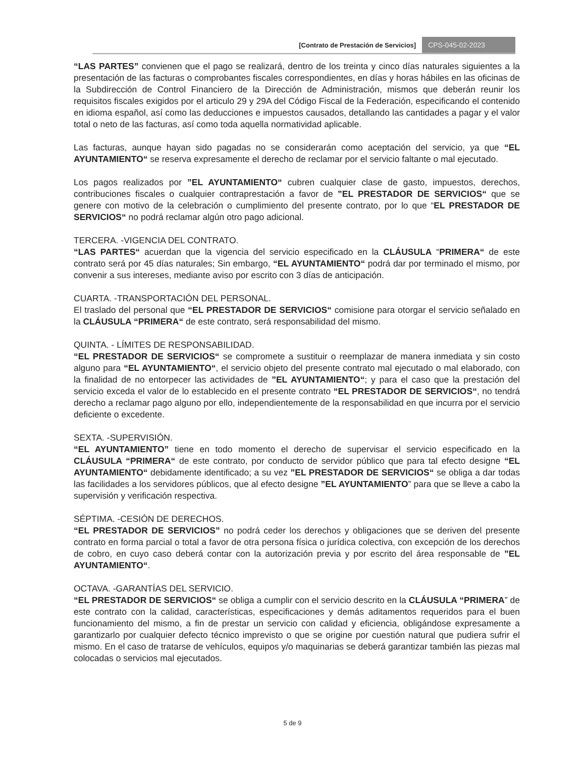[Contrato de Prestación de Servicios] CPS-045-02-2023
“LAS PARTES” convienen que el pago se realizará, dentro de los treinta y cinco días naturales siguientes a la presentación de las facturas o comprobantes fiscales correspondientes, en días y horas hábiles en las oficinas de la Subdirección de Control Financiero de la Dirección de Administración, mismos que deberán reunir los requisitos fiscales exigidos por el articulo 29 y 29A del Código Fiscal de la Federación, especificando el contenido en idioma español, así como las deducciones e impuestos causados, detallando las cantidades a pagar y el valor total o neto de las facturas, así como toda aquella normatividad aplicable.
Las facturas, aunque hayan sido pagadas no se considerarán como aceptación del servicio, ya que “EL AYUNTAMIENTO“ se reserva expresamente el derecho de reclamar por el servicio faltante o mal ejecutado.
Los pagos realizados por ”EL AYUNTAMIENTO“ cubren cualquier clase de gasto, impuestos, derechos, contribuciones fiscales o cualquier contraprestación a favor de ”EL PRESTADOR DE SERVICIOS“ que se genere con motivo de la celebración o cumplimiento del presente contrato, por lo que “EL PRESTADOR DE SERVICIOS“ no podrá reclamar algún otro pago adicional.
TERCERA. -VIGENCIA DEL CONTRATO.
“LAS PARTES“ acuerdan que la vigencia del servicio especificado en la CLÁUSULA “PRIMERA“ de este contrato será por 45 días naturales; Sin embargo, “EL AYUNTAMIENTO“ podrá dar por terminado el mismo, por convenir a sus intereses, mediante aviso por escrito con 3 días de anticipación.
CUARTA. -TRANSPORTACIÓN DEL PERSONAL.
El traslado del personal que “EL PRESTADOR DE SERVICIOS“ comisione para otorgar el servicio señalado en la CLÁUSULA “PRIMERA“ de este contrato, será responsabilidad del mismo.
QUINTA. - LÍMITES DE RESPONSABILIDAD.
“EL PRESTADOR DE SERVICIOS“ se compromete a sustituir o reemplazar de manera inmediata y sin costo alguno para “EL AYUNTAMIENTO“, el servicio objeto del presente contrato mal ejecutado o mal elaborado, con la finalidad de no entorpecer las actividades de ”EL AYUNTAMIENTO“; y para el caso que la prestación del servicio exceda el valor de lo establecido en el presente contrato “EL PRESTADOR DE SERVICIOS“, no tendrá derecho a reclamar pago alguno por ello, independientemente de la responsabilidad en que incurra por el servicio deficiente o excedente.
SEXTA. -SUPERVISIÓN.
“EL AYUNTAMIENTO” tiene en todo momento el derecho de supervisar el servicio especificado en la CLÁUSULA “PRIMERA“ de este contrato, por conducto de servidor público que para tal efecto designe “EL AYUNTAMIENTO“ debidamente identificado; a su vez ”EL PRESTADOR DE SERVICIOS“ se obliga a dar todas las facilidades a los servidores públicos, que al efecto designe ”EL AYUNTAMIENTO” para que se lleve a cabo la supervisión y verificación respectiva.
SÉPTIMA. -CESIÓN DE DERECHOS.
“EL PRESTADOR DE SERVICIOS” no podrá ceder los derechos y obligaciones que se deriven del presente contrato en forma parcial o total a favor de otra persona física o jurídica colectiva, con excepción de los derechos de cobro, en cuyo caso deberá contar con la autorización previa y por escrito del área responsable de ”EL AYUNTAMIENTO“.
OCTAVA. -GARANTÍAS DEL SERVICIO.
“EL PRESTADOR DE SERVICIOS“ se obliga a cumplir con el servicio descrito en la CLÁUSULA “PRIMERA” de este contrato con la calidad, características, especificaciones y demás aditamentos requeridos para el buen funcionamiento del mismo, a fin de prestar un servicio con calidad y eficiencia, obligándose expresamente a garantizarlo por cualquier defecto técnico imprevisto o que se origine por cuestión natural que pudiera sufrir el mismo. En el caso de tratarse de vehículos, equipos y/o maquinarias se deberá garantizar también las piezas mal colocadas o servicios mal ejecutados.
5 de 9